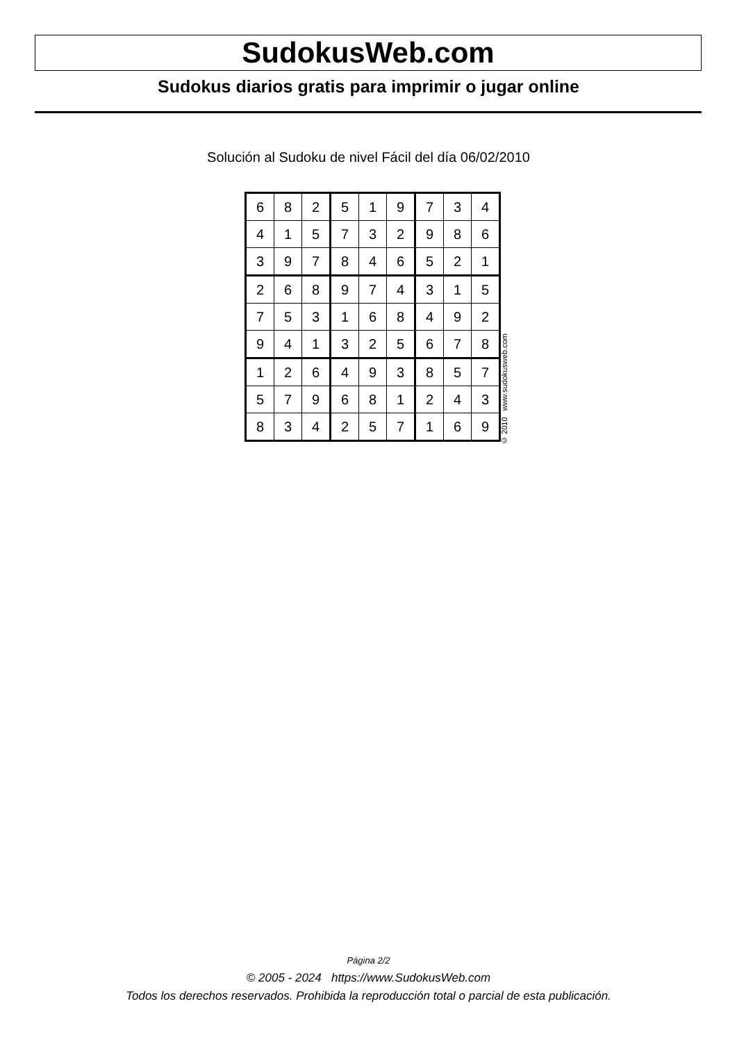SudokusWeb.com
Sudokus diarios gratis para imprimir o jugar online
Solución al Sudoku de nivel Fácil del día 06/02/2010
| 6 | 8 | 2 | 5 | 1 | 9 | 7 | 3 | 4 |
| 4 | 1 | 5 | 7 | 3 | 2 | 9 | 8 | 6 |
| 3 | 9 | 7 | 8 | 4 | 6 | 5 | 2 | 1 |
| 2 | 6 | 8 | 9 | 7 | 4 | 3 | 1 | 5 |
| 7 | 5 | 3 | 1 | 6 | 8 | 4 | 9 | 2 |
| 9 | 4 | 1 | 3 | 2 | 5 | 6 | 7 | 8 |
| 1 | 2 | 6 | 4 | 9 | 3 | 8 | 5 | 7 |
| 5 | 7 | 9 | 6 | 8 | 1 | 2 | 4 | 3 |
| 8 | 3 | 4 | 2 | 5 | 7 | 1 | 6 | 9 |
© 2010 www.sudokusweb.com
Página 2/2
© 2005 - 2024 https://www.SudokusWeb.com
Todos los derechos reservados. Prohibida la reproducción total o parcial de esta publicación.